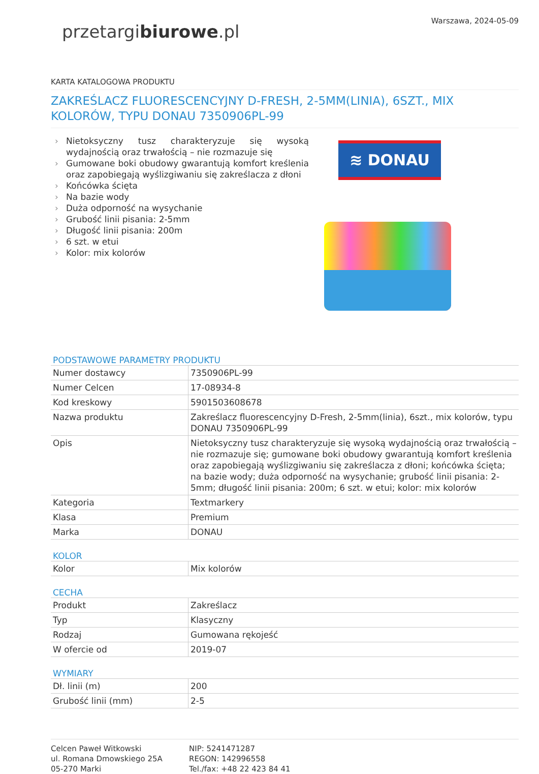przetargibiurowe.pl
Warszawa, 2024-05-09
KARTA KATALOGOWA PRODUKTU
ZAKREŚLACZ FLUORESCENCYJNY D-FRESH, 2-5MM(LINIA), 6SZT., MIX KOLORÓW, TYPU DONAU 7350906PL-99
› Nietoksyczny tusz charakteryzuje się wysoką wydajnością oraz trwałością – nie rozmazuje się
› Gumowane boki obudowy gwarantują komfort kreślenia oraz zapobiegają wyślizgiwaniu się zakreślacza z dłoni
› Końcówka ścięta
› Na bazie wody
› Duża odporność na wysychanie
› Grubość linii pisania: 2-5mm
› Długość linii pisania: 200m
› 6 szt. w etui
› Kolor: mix kolorów
≋ DONAU
PODSTAWOWE PARAMETRY PRODUKTU
| Numer dostawcy | 7350906PL-99 |
| Numer Celcen | 17-08934-8 |
| Kod kreskowy | 5901503608678 |
| Nazwa produktu | Zakreślacz fluorescencyjny D-Fresh, 2-5mm(linia), 6szt., mix kolorów, typu DONAU 7350906PL-99 |
| Opis | Nietoksyczny tusz charakteryzuje się wysoką wydajnością oraz trwałością – nie rozmazuje się; gumowane boki obudowy gwarantują komfort kreślenia oraz zapobiegają wyślizgiwaniu się zakreślacza z dłoni; końcówka ścięta; na bazie wody; duża odporność na wysychanie; grubość linii pisania: 2-5mm; długość linii pisania: 200m; 6 szt. w etui; kolor: mix kolorów |
| Kategoria | Textmarkery |
| Klasa | Premium |
| Marka | DONAU |
KOLOR
| Kolor | Mix kolorów |
CECHA
| Produkt | Zakreślacz |
| Typ | Klasyczny |
| Rodzaj | Gumowana rękojeść |
| W ofercie od | 2019-07 |
WYMIARY
| Dł. linii (m) | 200 |
| Grubość linii (mm) | 2-5 |
Celcen Paweł Witkowski
ul. Romana Dmowskiego 25A
05-270 Marki
NIP: 5241471287
REGON: 142996558
Tel./fax: +48 22 423 84 41